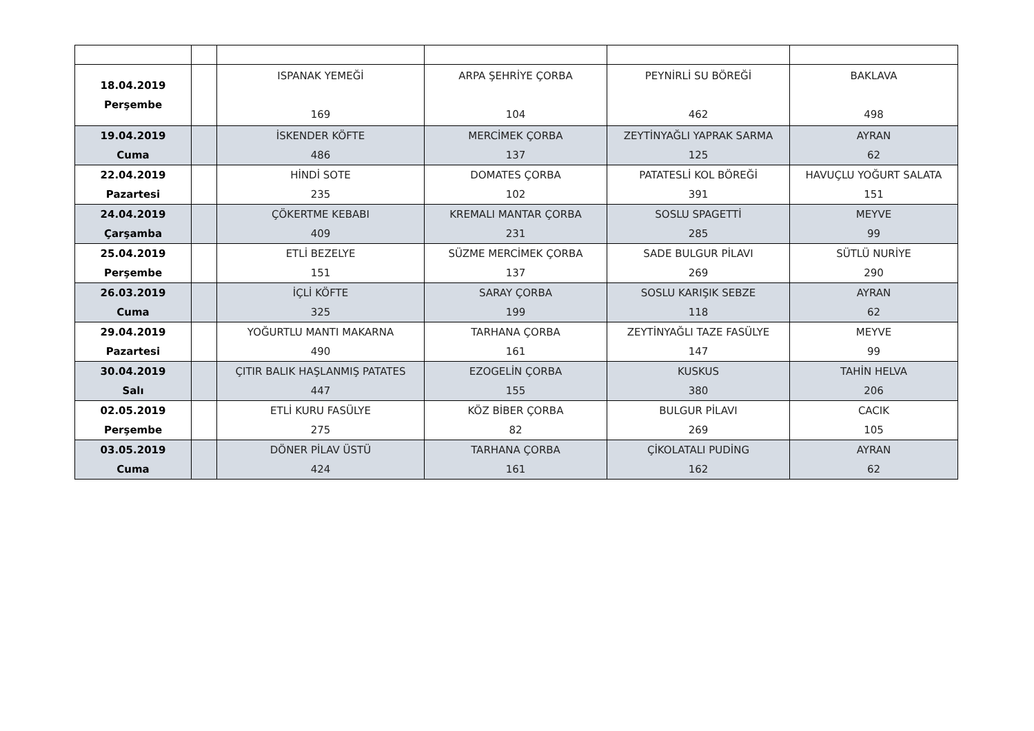| 18.04.2019 Perşembe | | ISPANAK YEMEĞİ 169 | ARPA ŞEHRİYE ÇORBA 104 | PEYNİRLİ SU BÖREĞİ 462 | BAKLAVA 498 |
| 19.04.2019 Cuma | | İSKENDER KÖFTE 486 | MERCİMEK ÇORBA 137 | ZEYTİNYAĞLI YAPRAK SARMA 125 | AYRAN 62 |
| 22.04.2019 Pazartesi | | HİNDİ SOTE 235 | DOMATES ÇORBA 102 | PATATESLİ KOL BÖREĞİ 391 | HAVUÇLU YOĞURT SALATA 151 |
| 24.04.2019 Çarşamba | | ÇÖKERTME KEBABI 409 | KREMALI MANTAR ÇORBA 231 | SOSLU SPAGETTİ 285 | MEYVE 99 |
| 25.04.2019 Perşembe | | ETLİ BEZELYE 151 | SÜZME MERCİMEK ÇORBA 137 | SADE BULGUR PİLAVI 269 | SÜTLÜ NURİYE 290 |
| 26.03.2019 Cuma | | İÇLİ KÖFTE 325 | SARAY ÇORBA 199 | SOSLU KARIŞIK SEBZE 118 | AYRAN 62 |
| 29.04.2019 Pazartesi | | YOĞURTLU MANTI MAKARNA 490 | TARHANA ÇORBA 161 | ZEYTİNYAĞLI TAZE FASÜLYE 147 | MEYVE 99 |
| 30.04.2019 Salı | | ÇITIR BALIK HAŞLANMIŞ PATATES 447 | EZOGELİN ÇORBA 155 | KUSKUS 380 | TAHİN HELVA 206 |
| 02.05.2019 Perşembe | | ETLİ KURU FASÜLYE 275 | KÖZ BİBER ÇORBA 82 | BULGUR PİLAVI 269 | CACIK 105 |
| 03.05.2019 Cuma | | DÖNER PİLAV ÜSTÜ 424 | TARHANA ÇORBA 161 | ÇİKOLATALI PUDİNG 162 | AYRAN 62 |